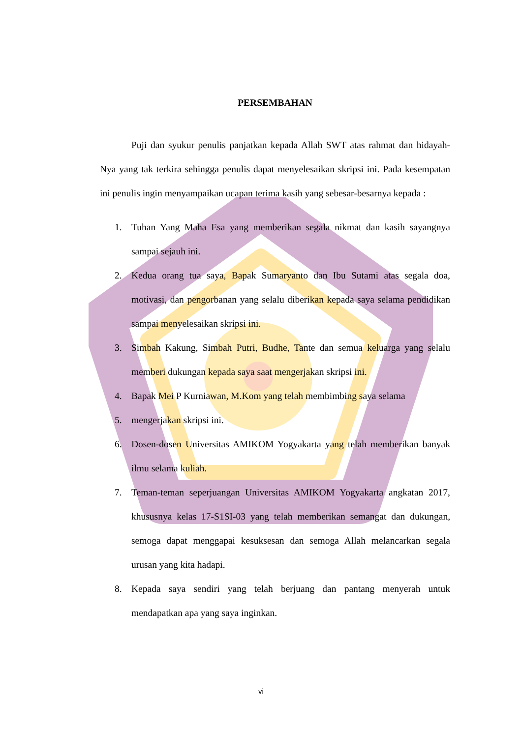PERSEMBAHAN
Puji dan syukur penulis panjatkan kepada Allah SWT atas rahmat dan hidayah-Nya yang tak terkira sehingga penulis dapat menyelesaikan skripsi ini. Pada kesempatan ini penulis ingin menyampaikan ucapan terima kasih yang sebesar-besarnya kepada :
1. Tuhan Yang Maha Esa yang memberikan segala nikmat dan kasih sayangnya sampai sejauh ini.
2. Kedua orang tua saya, Bapak Sumaryanto dan Ibu Sutami atas segala doa, motivasi, dan pengorbanan yang selalu diberikan kepada saya selama pendidikan sampai menyelesaikan skripsi ini.
3. Simbah Kakung, Simbah Putri, Budhe, Tante dan semua keluarga yang selalu memberi dukungan kepada saya saat mengerjakan skripsi ini.
4. Bapak Mei P Kurniawan, M.Kom yang telah membimbing saya selama
5. mengerjakan skripsi ini.
6. Dosen-dosen Universitas AMIKOM Yogyakarta yang telah memberikan banyak ilmu selama kuliah.
7. Teman-teman seperjuangan Universitas AMIKOM Yogyakarta angkatan 2017, khususnya kelas 17-S1SI-03 yang telah memberikan semangat dan dukungan, semoga dapat menggapai kesuksesan dan semoga Allah melancarkan segala urusan yang kita hadapi.
8. Kepada saya sendiri yang telah berjuang dan pantang menyerah untuk mendapatkan apa yang saya inginkan.
vi